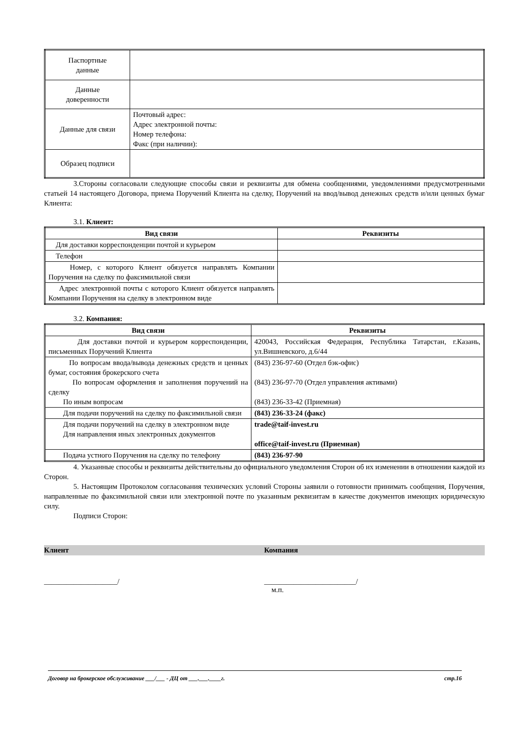| Паспортные данные | |
| Данные доверенности | |
| Данные для связи | Почтовый адрес: Адрес электронной почты: Номер телефона: Факс (при наличии): |
| Образец подписи | |
3.Стороны согласовали следующие способы связи и реквизиты для обмена сообщениями, уведомлениями предусмотренными статьей 14 настоящего Договора, приема Поручений Клиента на сделку, Поручений на ввод/вывод денежных средств и/или ценных бумаг Клиента:
3.1. Клиент:
| Вид связи | Реквизиты |
| --- | --- |
| Для доставки корреспонденции почтой и курьером | |
| Телефон | |
| Номер, с которого Клиент обязуется направлять Компании Поручения на сделку по факсимильной связи | |
| Адрес электронной почты с которого Клиент обязуется направлять Компании Поручения на сделку в электронном виде | |
3.2. Компания:
| Вид связи | Реквизиты |
| --- | --- |
| Для доставки почтой и курьером корреспонденции, письменных Поручений Клиента | 420043, Российская Федерация, Республика Татарстан, г.Казань, ул.Вишневского, д.6/44 |
| По вопросам ввода/вывода денежных средств и ценных бумаг, состояния брокерского счета По вопросам оформления и заполнения поручений на сделку По иным вопросам | (843) 236-97-60 (Отдел бэк-офис) (843) 236-97-70 (Отдел управления активами) (843) 236-33-42 (Приемная) |
| Для подачи поручений на сделку по факсимильной связи | (843) 236-33-24 (факс) |
| Для подачи поручений на сделку в электронном виде Для направления иных электронных документов | trade@taif-invest.ru office@taif-invest.ru (Приемная) |
| Подача устного Поручения на сделку по телефону | (843) 236-97-90 |
4. Указанные способы и реквизиты действительны до официального уведомления Сторон об их изменении в отношении каждой из Сторон.
5. Настоящим Протоколом согласования технических условий Стороны заявили о готовности принимать сообщения, Поручения, направленные по факсимильной связи или электронной почте по указанным реквизитам в качестве документов имеющих юридическую силу.
Подписи Сторон:
Клиент Компания
____________________/ _________________________/
м.п.
Договор на брокерское обслуживание ___/___ - ДЦ от ___.___.____г. стр.16